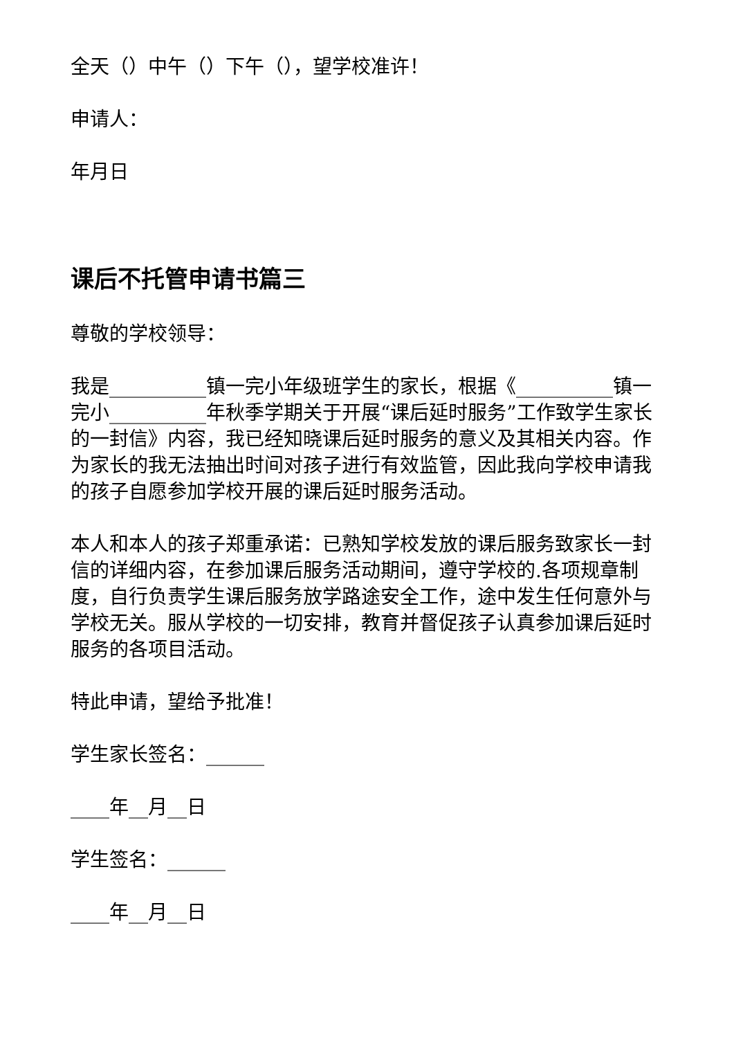全天（）中午（）下午（），望学校准许！
申请人：
年月日
课后不托管申请书篇三
尊敬的学校领导：
我是__________镇一完小年级班学生的家长，根据《__________镇一完小__________年秋季学期关于开展“课后延时服务”工作致学生家长的一封信》内容，我已经知晓课后延时服务的意义及其相关内容。作为家长的我无法抽出时间对孩子进行有效监管，因此我向学校申请我的孩子自愿参加学校开展的课后延时服务活动。
本人和本人的孩子郑重承诺：已熟知学校发放的课后服务致家长一封信的详细内容，在参加课后服务活动期间，遵守学校的.各项规章制度，自行负责学生课后服务放学路途安全工作，途中发生任何意外与学校无关。服从学校的一切安排，教育并督促孩子认真参加课后延时服务的各项目活动。
特此申请，望给予批准！
学生家长签名：______
____年__月__日
学生签名：______
____年__月__日